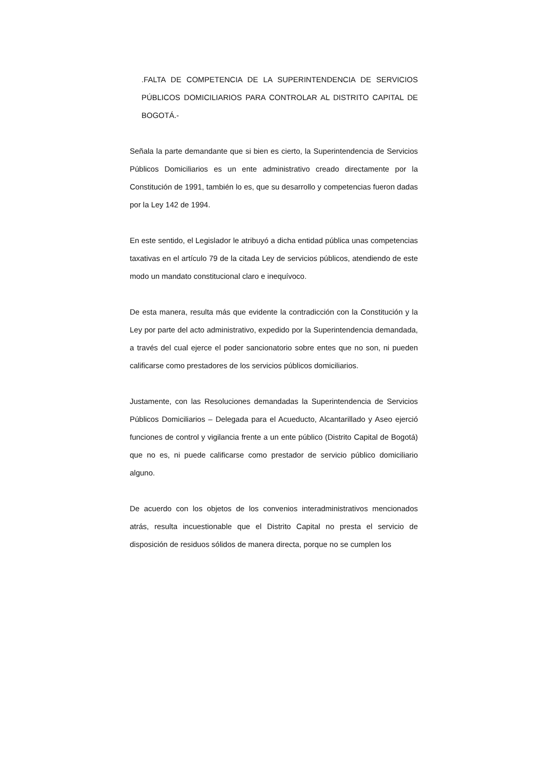.FALTA DE COMPETENCIA DE LA SUPERINTENDENCIA DE SERVICIOS PÚBLICOS DOMICILIARIOS PARA CONTROLAR AL DISTRITO CAPITAL DE BOGOTÁ.-
Señala la parte demandante que si bien es cierto, la Superintendencia de Servicios Públicos Domiciliarios es un ente administrativo creado directamente por la Constitución de 1991, también lo es, que su desarrollo y competencias fueron dadas por la Ley 142 de 1994.
En este sentido, el Legislador le atribuyó a dicha entidad pública unas competencias taxativas en el artículo 79 de la citada Ley de servicios públicos, atendiendo de este modo un mandato constitucional claro e inequívoco.
De esta manera, resulta más que evidente la contradicción con la Constitución y la Ley por parte del acto administrativo, expedido por la Superintendencia demandada, a través del cual ejerce el poder sancionatorio sobre entes que no son, ni pueden calificarse como prestadores de los servicios públicos domiciliarios.
Justamente, con las Resoluciones demandadas la Superintendencia de Servicios Públicos Domiciliarios – Delegada para el Acueducto, Alcantarillado y Aseo ejerció funciones de control y vigilancia frente a un ente público (Distrito Capital de Bogotá) que no es, ni puede calificarse como prestador de servicio público domiciliario alguno.
De acuerdo con los objetos de los convenios interadministrativos mencionados atrás, resulta incuestionable que el Distrito Capital no presta el servicio de disposición de residuos sólidos de manera directa, porque no se cumplen los